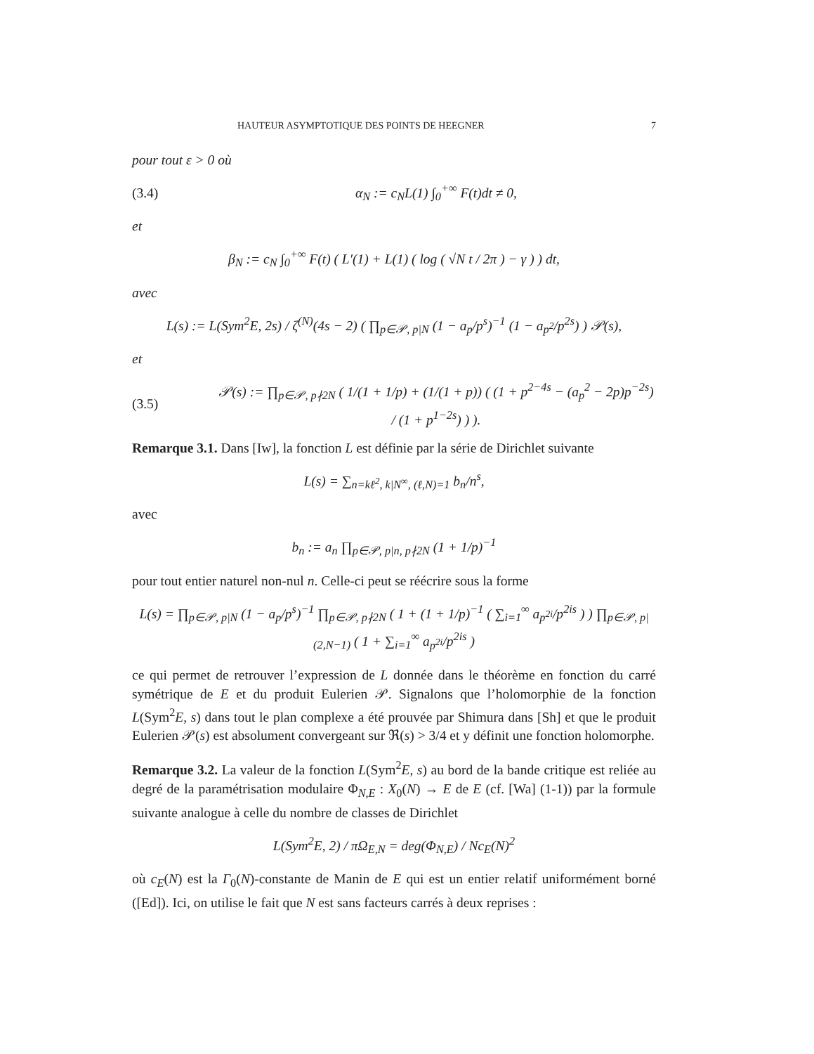HAUTEUR ASYMPTOTIQUE DES POINTS DE HEEGNER 7
pour tout ε > 0 où
(3.4) α<sub>N</sub> := c<sub>N</sub>L(1) ∫<sub>0</sub><sup>+∞</sup> F(t)dt ≠ 0,
et
β<sub>N</sub> := c<sub>N</sub> ∫<sub>0</sub><sup>+∞</sup> F(t) ( L′(1) + L(1) ( log ( √N t / 2π ) − γ ) ) dt,
avec
L(s) := L(Sym<sup>2</sup>E, 2s) / ζ<sup>(N)</sup>(4s − 2) ( ∏<sub>p∈𝒫, p|N</sub> (1 − a<sub>p</sub>/p<sup>s</sup>)<sup>−1</sup> (1 − a<sub>p<sup>2</sup></sub>/p<sup>2s</sup>) ) 𝒫(s),
et
(3.5) 𝒫(s) := ∏<sub>p∈𝒫, p∤2N</sub> ( 1/(1 + 1/p) + (1/(1 + p)) ( (1 + p<sup>2−4s</sup> − (a<sub>p</sub><sup>2</sup> − 2p)p<sup>−2s</sup>) / (1 + p<sup>1−2s</sup>) ) ).
Remarque 3.1. Dans [Iw], la fonction L est définie par la série de Dirichlet suivante
L(s) = ∑<sub>n=kℓ<sup>2</sup>, k|N<sup>∞</sup>, (ℓ,N)=1</sub> b<sub>n</sub>/n<sup>s</sup>,
avec
b<sub>n</sub> := a<sub>n</sub> ∏<sub>p∈𝒫, p|n, p∤2N</sub> (1 + 1/p)<sup>−1</sup>
pour tout entier naturel non-nul n. Celle-ci peut se réécrire sous la forme
L(s) = ∏<sub>p∈𝒫, p|N</sub> (1 − a<sub>p</sub>/p<sup>s</sup>)<sup>−1</sup> ∏<sub>p∈𝒫, p∤2N</sub> ( 1 + (1 + 1/p)<sup>−1</sup> ( ∑<sub>i=1</sub><sup>∞</sup> a<sub>p<sup>2i</sup></sub>/p<sup>2is</sup> ) ) ∏<sub>p∈𝒫, p|(2,N−1)</sub> ( 1 + ∑<sub>i=1</sub><sup>∞</sup> a<sub>p<sup>2i</sup></sub>/p<sup>2is</sup> )
ce qui permet de retrouver l’expression de L donnée dans le théorème en fonction du carré symétrique de E et du produit Eulerien 𝒫. Signalons que l’holomorphie de la fonction L(Sym<sup>2</sup>E, s) dans tout le plan complexe a été prouvée par Shimura dans [Sh] et que le produit Eulerien 𝒫(s) est absolument convergeant sur ℜ(s) > 3/4 et y définit une fonction holomorphe.
Remarque 3.2. La valeur de la fonction L(Sym<sup>2</sup>E, s) au bord de la bande critique est reliée au degré de la paramétrisation modulaire Φ<sub>N,E</sub> : X<sub>0</sub>(N) → E de E (cf. [Wa] (1-1)) par la formule suivante analogue à celle du nombre de classes de Dirichlet
L(Sym<sup>2</sup>E, 2) / πΩ<sub>E,N</sub> = deg(Φ<sub>N,E</sub>) / Nc<sub>E</sub>(N)<sup>2</sup>
où c<sub>E</sub>(N) est la Γ<sub>0</sub>(N)-constante de Manin de E qui est un entier relatif uniformément borné ([Ed]). Ici, on utilise le fait que N est sans facteurs carrés à deux reprises :